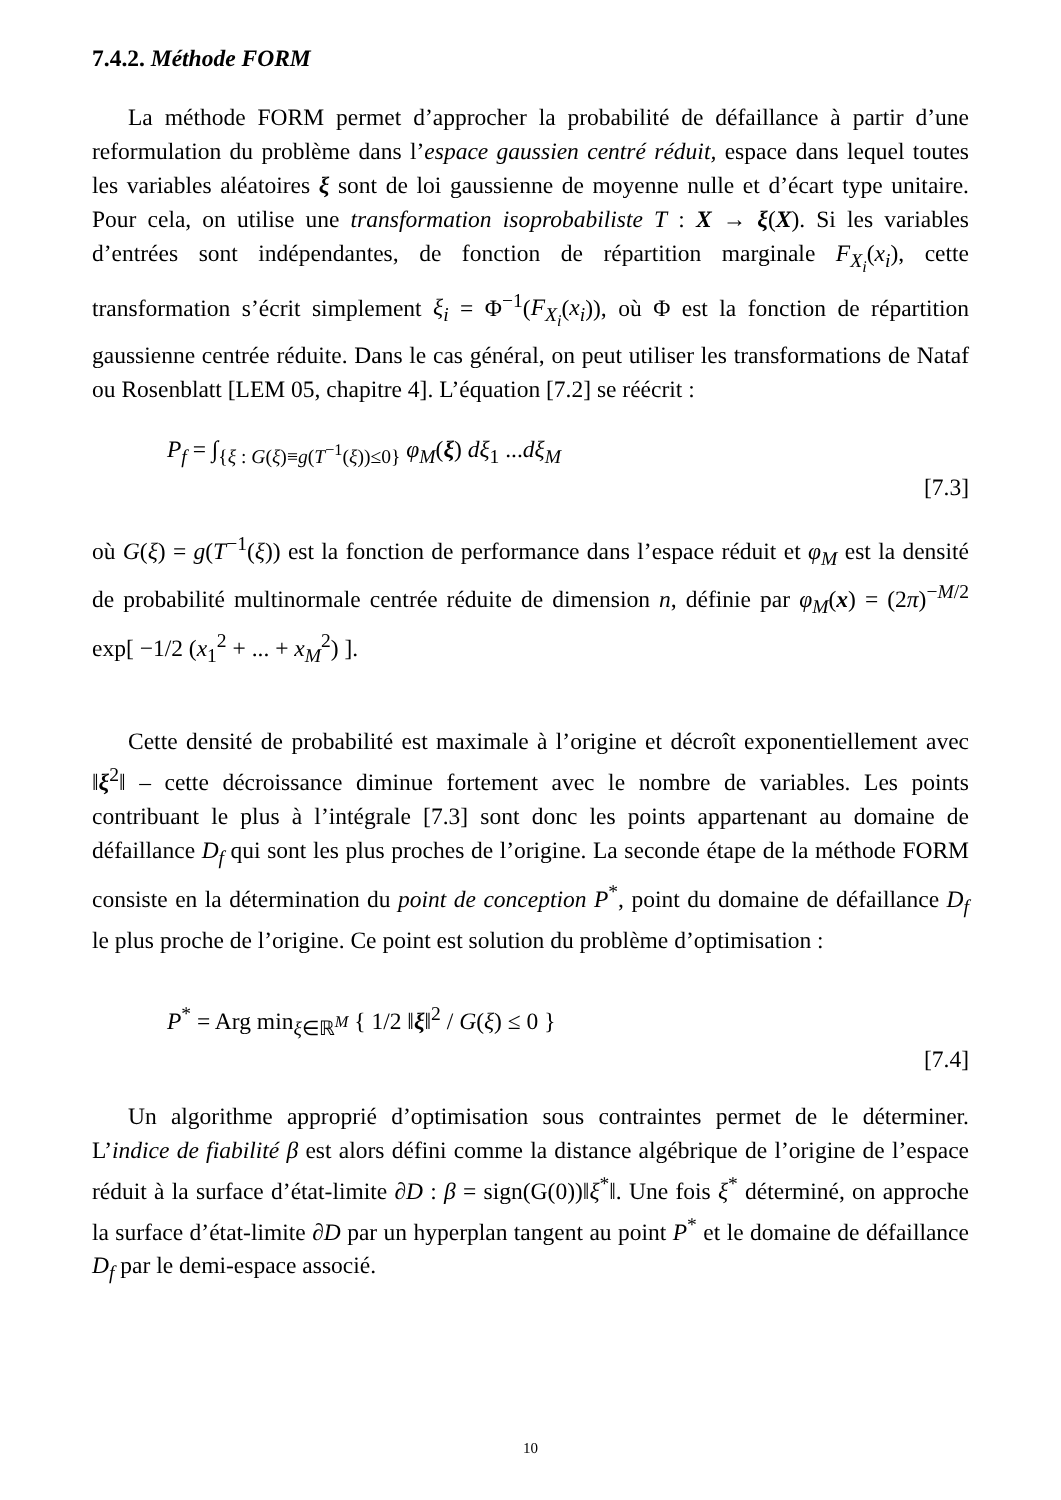7.4.2. Méthode FORM
La méthode FORM permet d’approcher la probabilité de défaillance à partir d’une reformulation du problème dans l’espace gaussien centré réduit, espace dans lequel toutes les variables aléatoires ξ sont de loi gaussienne de moyenne nulle et d’écart type unitaire. Pour cela, on utilise une transformation isoprobabiliste T : X → ξ(X). Si les variables d’entrées sont indépendantes, de fonction de répartition marginale F<sub>X<sub>i</sub></sub>(x<sub>i</sub>), cette transformation s’écrit simplement ξ<sub>i</sub> = Φ<sup>−1</sup>(F<sub>X<sub>i</sub></sub>(x<sub>i</sub>)), où Φ est la fonction de répartition gaussienne centrée réduite. Dans le cas général, on peut utiliser les transformations de Nataf ou Rosenblatt [LEM 05, chapitre 4]. L’équation [7.2] se réécrit :
P<sub>f</sub> = ∫<sub>{ξ : G(ξ)≡g(T<sup>−1</sup>(ξ))≤0}</sub> φ<sub>M</sub>(ξ) dξ<sub>1</sub> ...dξ<sub>M</sub>
[7.3]
où G(ξ) = g(T<sup>−1</sup>(ξ)) est la fonction de performance dans l’espace réduit et φ<sub>M</sub> est la densité de probabilité multinormale centrée réduite de dimension n, définie par φ<sub>M</sub>(x) = (2π)<sup>−M/2</sup> exp[ −1/2 (x<sub>1</sub><sup>2</sup> + ... + x<sub>M</sub><sup>2</sup>) ].
Cette densité de probabilité est maximale à l’origine et décroît exponentiellement avec ‖ξ<sup>2</sup>‖ – cette décroissance diminue fortement avec le nombre de variables. Les points contribuant le plus à l’intégrale [7.3] sont donc les points appartenant au domaine de défaillance D<sub>f</sub> qui sont les plus proches de l’origine. La seconde étape de la méthode FORM consiste en la détermination du point de conception P<sup>*</sup>, point du domaine de défaillance D<sub>f</sub> le plus proche de l’origine. Ce point est solution du problème d’optimisation :
P<sup>*</sup> = Arg min<sub>ξ∈ℝ<sup>M</sup></sub> { 1/2 ‖ξ‖<sup>2</sup> / G(ξ) ≤ 0 }
[7.4]
Un algorithme approprié d’optimisation sous contraintes permet de le déterminer. L’indice de fiabilité β est alors défini comme la distance algébrique de l’origine de l’espace réduit à la surface d’état-limite ∂D : β = sign(G(0))‖ξ<sup>*</sup>‖. Une fois ξ<sup>*</sup> déterminé, on approche la surface d’état-limite ∂D par un hyperplan tangent au point P<sup>*</sup> et le domaine de défaillance D<sub>f</sub> par le demi-espace associé.
10